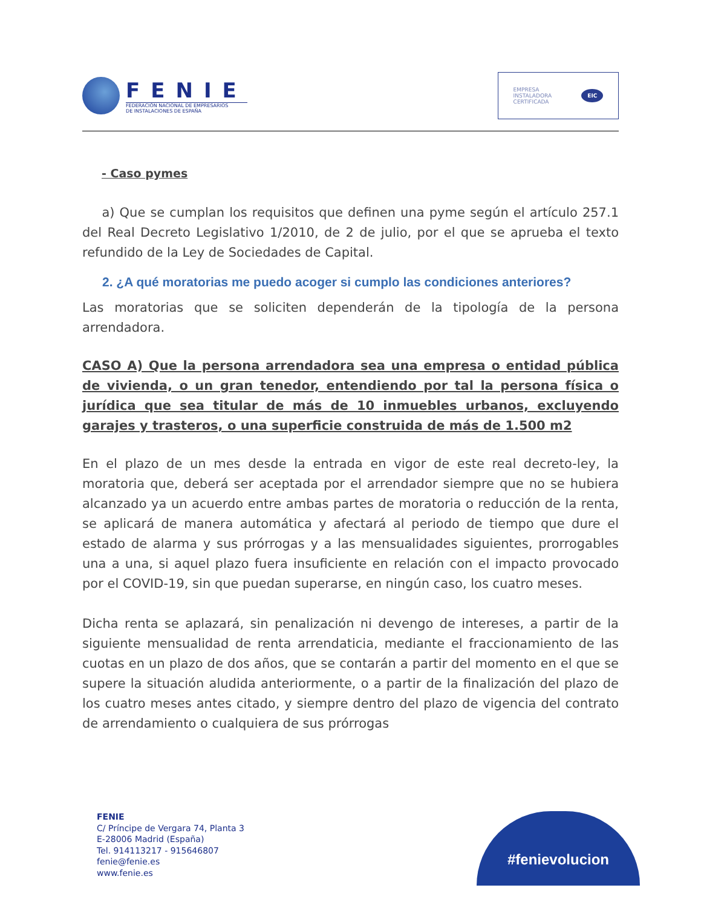FENIE
FEDERACIÓN NACIONAL DE EMPRESARIOS
DE INSTALACIONES DE ESPAÑA
EMPRESA
INSTALADORA
CERTIFICADA EIC
- Caso pymes
a) Que se cumplan los requisitos que definen una pyme según el artículo 257.1 del Real Decreto Legislativo 1/2010, de 2 de julio, por el que se aprueba el texto refundido de la Ley de Sociedades de Capital.
2. ¿A qué moratorias me puedo acoger si cumplo las condiciones anteriores?
Las moratorias que se soliciten dependerán de la tipología de la persona arrendadora.
CASO A) Que la persona arrendadora sea una empresa o entidad pública de vivienda, o un gran tenedor, entendiendo por tal la persona física o jurídica que sea titular de más de 10 inmuebles urbanos, excluyendo garajes y trasteros, o una superficie construida de más de 1.500 m2
En el plazo de un mes desde la entrada en vigor de este real decreto-ley, la moratoria que, deberá ser aceptada por el arrendador siempre que no se hubiera alcanzado ya un acuerdo entre ambas partes de moratoria o reducción de la renta, se aplicará de manera automática y afectará al periodo de tiempo que dure el estado de alarma y sus prórrogas y a las mensualidades siguientes, prorrogables una a una, si aquel plazo fuera insuficiente en relación con el impacto provocado por el COVID-19, sin que puedan superarse, en ningún caso, los cuatro meses.
Dicha renta se aplazará, sin penalización ni devengo de intereses, a partir de la siguiente mensualidad de renta arrendaticia, mediante el fraccionamiento de las cuotas en un plazo de dos años, que se contarán a partir del momento en el que se supere la situación aludida anteriormente, o a partir de la finalización del plazo de los cuatro meses antes citado, y siempre dentro del plazo de vigencia del contrato de arrendamiento o cualquiera de sus prórrogas
FENIE
C/ Príncipe de Vergara 74, Planta 3
E-28006 Madrid (España)
Tel. 914113217 - 915646807
fenie@fenie.es
www.fenie.es
#fenievolucion